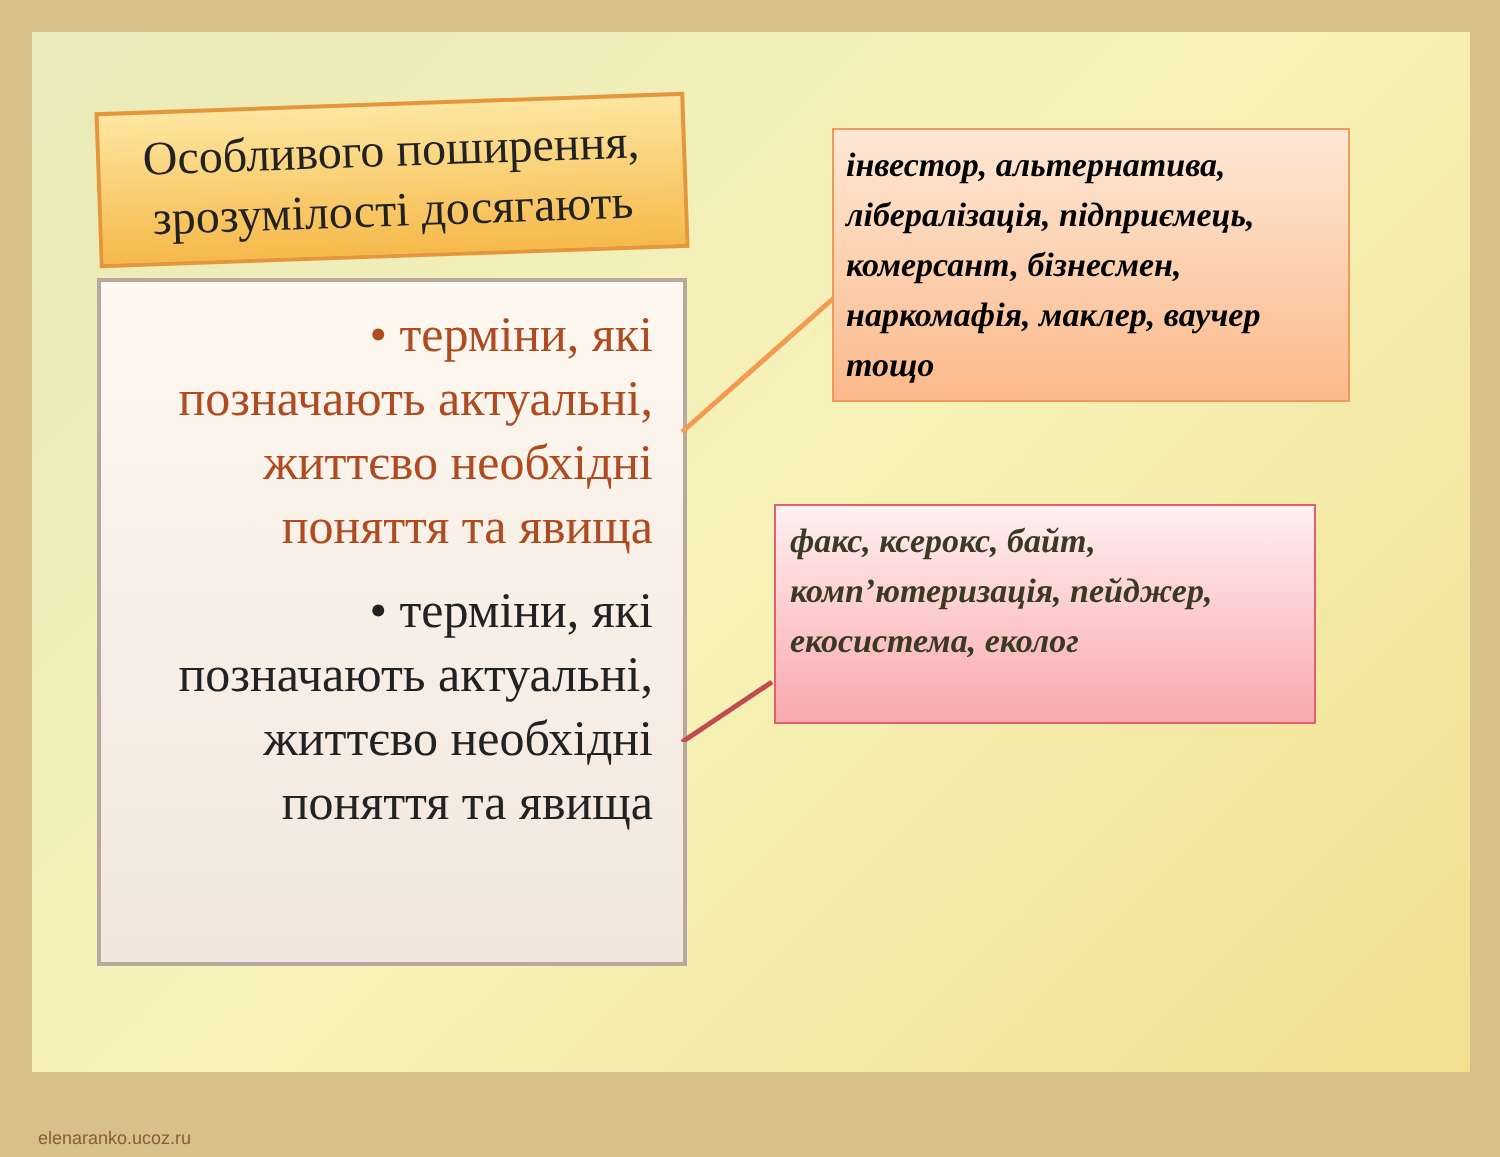Особливого поширення, зрозумілості досягають
• терміни, які позначають актуальні, життєво необхідні поняття та явища
• терміни, які позначають актуальні, життєво необхідні поняття та явища
інвестор, альтернатива, лібералізація, підприємець, комерсант, бізнесмен, наркомафія, маклер, ваучер тощо
факс, ксерокс, байт, комп’ютеризація, пейджер, екосистема, еколог
elenaranko.ucoz.ru